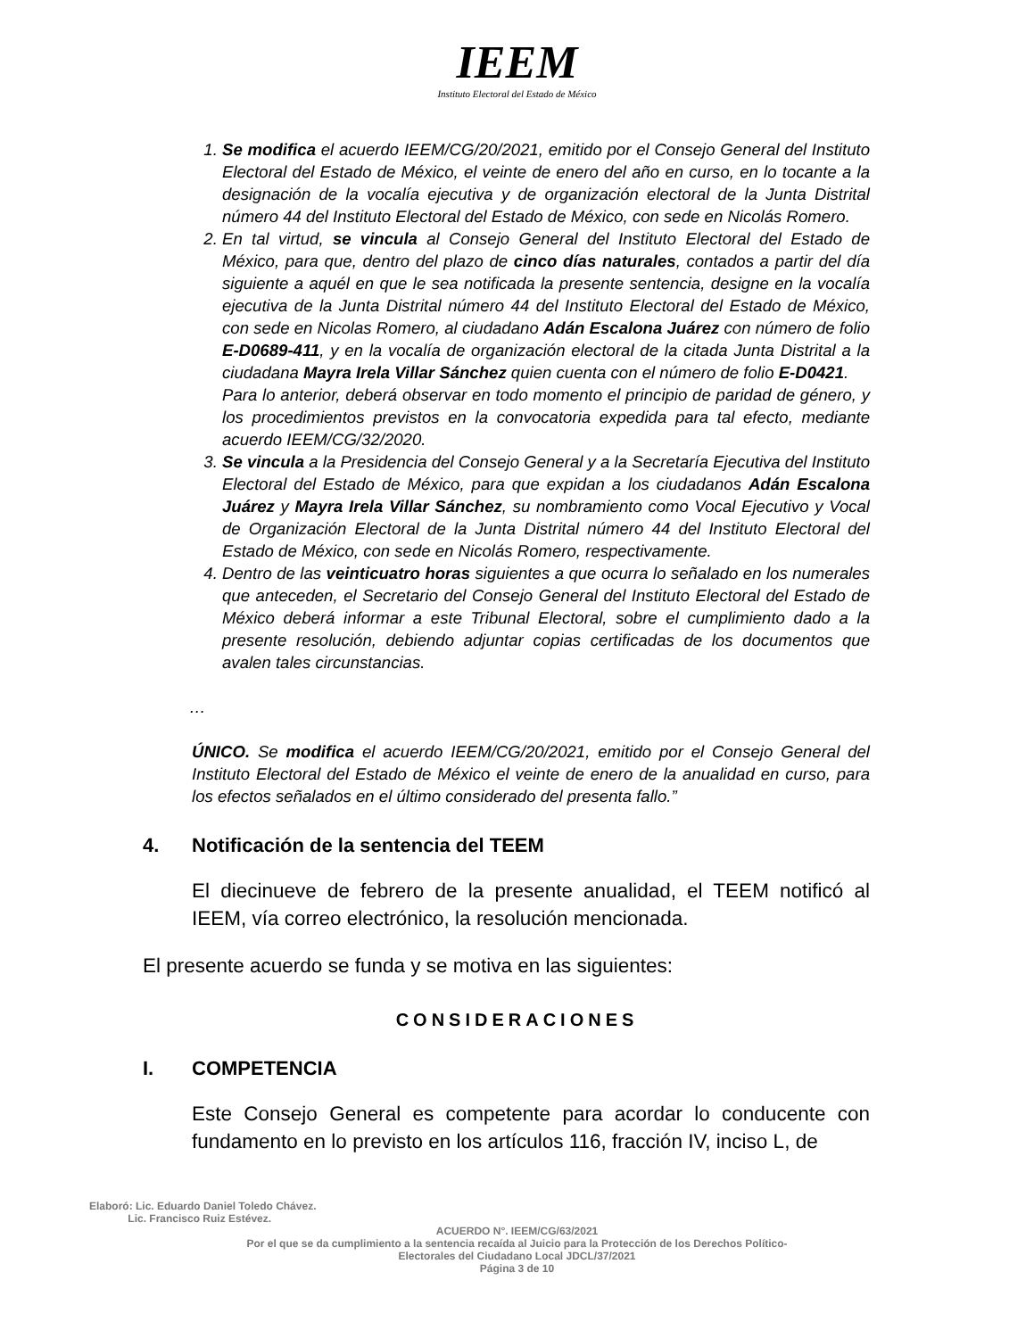IEEM
Instituto Electoral del Estado de México
1. Se modifica el acuerdo IEEM/CG/20/2021, emitido por el Consejo General del Instituto Electoral del Estado de México, el veinte de enero del año en curso, en lo tocante a la designación de la vocalía ejecutiva y de organización electoral de la Junta Distrital número 44 del Instituto Electoral del Estado de México, con sede en Nicolás Romero.
2. En tal virtud, se vincula al Consejo General del Instituto Electoral del Estado de México, para que, dentro del plazo de cinco días naturales, contados a partir del día siguiente a aquél en que le sea notificada la presente sentencia, designe en la vocalía ejecutiva de la Junta Distrital número 44 del Instituto Electoral del Estado de México, con sede en Nicolas Romero, al ciudadano Adán Escalona Juárez con número de folio E-D0689-411, y en la vocalía de organización electoral de la citada Junta Distrital a la ciudadana Mayra Irela Villar Sánchez quien cuenta con el número de folio E-D0421.
Para lo anterior, deberá observar en todo momento el principio de paridad de género, y los procedimientos previstos en la convocatoria expedida para tal efecto, mediante acuerdo IEEM/CG/32/2020.
3. Se vincula a la Presidencia del Consejo General y a la Secretaría Ejecutiva del Instituto Electoral del Estado de México, para que expidan a los ciudadanos Adán Escalona Juárez y Mayra Irela Villar Sánchez, su nombramiento como Vocal Ejecutivo y Vocal de Organización Electoral de la Junta Distrital número 44 del Instituto Electoral del Estado de México, con sede en Nicolás Romero, respectivamente.
4. Dentro de las veinticuatro horas siguientes a que ocurra lo señalado en los numerales que anteceden, el Secretario del Consejo General del Instituto Electoral del Estado de México deberá informar a este Tribunal Electoral, sobre el cumplimiento dado a la presente resolución, debiendo adjuntar copias certificadas de los documentos que avalen tales circunstancias.
…
ÚNICO. Se modifica el acuerdo IEEM/CG/20/2021, emitido por el Consejo General del Instituto Electoral del Estado de México el veinte de enero de la anualidad en curso, para los efectos señalados en el último considerado del presenta fallo.”
4. Notificación de la sentencia del TEEM
El diecinueve de febrero de la presente anualidad, el TEEM notificó al IEEM, vía correo electrónico, la resolución mencionada.
El presente acuerdo se funda y se motiva en las siguientes:
CONSIDERACIONES
I. COMPETENCIA
Este Consejo General es competente para acordar lo conducente con fundamento en lo previsto en los artículos 116, fracción IV, inciso L, de
Elaboró: Lic. Eduardo Daniel Toledo Chávez.
Lic. Francisco Ruiz Estévez.
ACUERDO N°. IEEM/CG/63/2021
Por el que se da cumplimiento a la sentencia recaída al Juicio para la Protección de los Derechos Político-
Electorales del Ciudadano Local JDCL/37/2021
Página 3 de 10